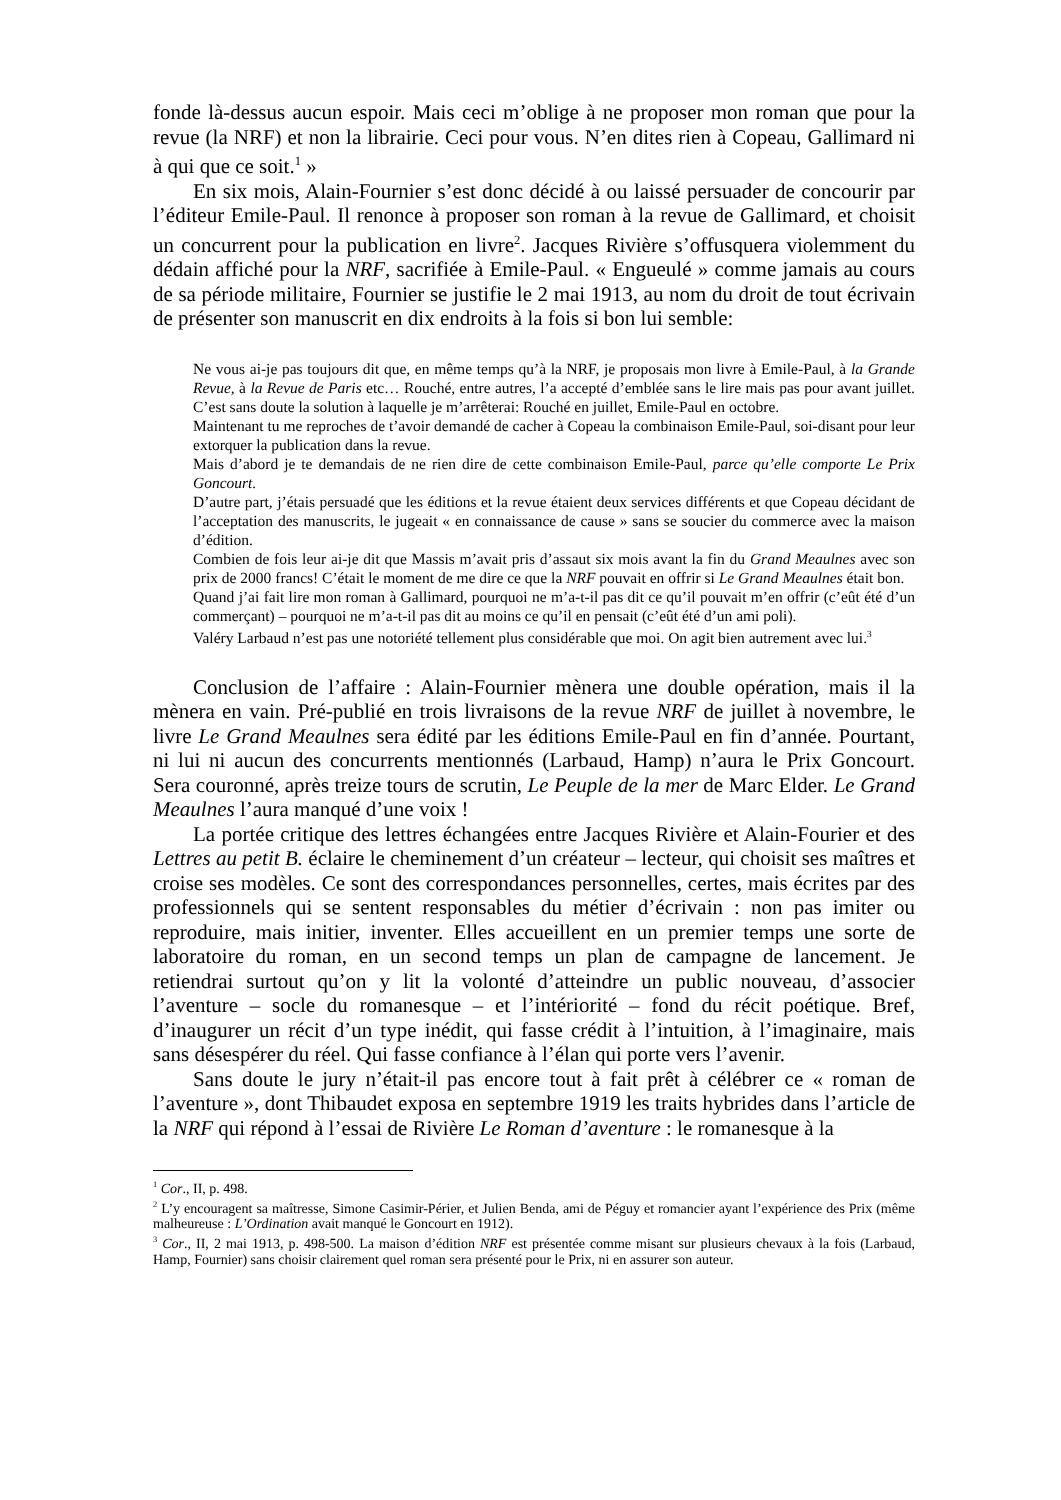fonde là-dessus aucun espoir. Mais ceci m’oblige à ne proposer mon roman que pour la revue (la NRF) et non la librairie. Ceci pour vous. N’en dites rien à Copeau, Gallimard ni à qui que ce soit.<sup>1</sup> »
En six mois, Alain-Fournier s’est donc décidé à ou laissé persuader de concourir par l’éditeur Emile-Paul. Il renonce à proposer son roman à la revue de Gallimard, et choisit un concurrent pour la publication en livre<sup>2</sup>. Jacques Rivière s’offusquera violemment du dédain affiché pour la NRF, sacrifiée à Emile-Paul. « Engueulé » comme jamais au cours de sa période militaire, Fournier se justifie le 2 mai 1913, au nom du droit de tout écrivain de présenter son manuscrit en dix endroits à la fois si bon lui semble:
Ne vous ai-je pas toujours dit que, en même temps qu’à la NRF, je proposais mon livre à Emile-Paul, à la Grande Revue, à la Revue de Paris etc… Rouché, entre autres, l’a accepté d’emblée sans le lire mais pas pour avant juillet. C’est sans doute la solution à laquelle je m’arrêterai: Rouché en juillet, Emile-Paul en octobre.
Maintenant tu me reproches de t’avoir demandé de cacher à Copeau la combinaison Emile-Paul, soi-disant pour leur extorquer la publication dans la revue.
Mais d’abord je te demandais de ne rien dire de cette combinaison Emile-Paul, parce qu’elle comporte Le Prix Goncourt.
D’autre part, j’étais persuadé que les éditions et la revue étaient deux services différents et que Copeau décidant de l’acceptation des manuscrits, le jugeait « en connaissance de cause » sans se soucier du commerce avec la maison d’édition.
Combien de fois leur ai-je dit que Massis m’avait pris d’assaut six mois avant la fin du Grand Meaulnes avec son prix de 2000 francs! C’était le moment de me dire ce que la NRF pouvait en offrir si Le Grand Meaulnes était bon.
Quand j’ai fait lire mon roman à Gallimard, pourquoi ne m’a-t-il pas dit ce qu’il pouvait m’en offrir (c’eût été d’un commerçant) – pourquoi ne m’a-t-il pas dit au moins ce qu’il en pensait (c’eût été d’un ami poli).
Valéry Larbaud n’est pas une notoriété tellement plus considérable que moi. On agit bien autrement avec lui.<sup>3</sup>
Conclusion de l’affaire : Alain-Fournier mènera une double opération, mais il la mènera en vain. Pré-publié en trois livraisons de la revue NRF de juillet à novembre, le livre Le Grand Meaulnes sera édité par les éditions Emile-Paul en fin d’année. Pourtant, ni lui ni aucun des concurrents mentionnés (Larbaud, Hamp) n’aura le Prix Goncourt. Sera couronné, après treize tours de scrutin, Le Peuple de la mer de Marc Elder. Le Grand Meaulnes l’aura manqué d’une voix !
La portée critique des lettres échangées entre Jacques Rivière et Alain-Fourier et des Lettres au petit B. éclaire le cheminement d’un créateur – lecteur, qui choisit ses maîtres et croise ses modèles. Ce sont des correspondances personnelles, certes, mais écrites par des professionnels qui se sentent responsables du métier d’écrivain : non pas imiter ou reproduire, mais initier, inventer. Elles accueillent en un premier temps une sorte de laboratoire du roman, en un second temps un plan de campagne de lancement. Je retiendrai surtout qu’on y lit la volonté d’atteindre un public nouveau, d’associer l’aventure – socle du romanesque – et l’intériorité – fond du récit poétique. Bref, d’inaugurer un récit d’un type inédit, qui fasse crédit à l’intuition, à l’imaginaire, mais sans désespérer du réel. Qui fasse confiance à l’élan qui porte vers l’avenir.
Sans doute le jury n’était-il pas encore tout à fait prêt à célébrer ce « roman de l’aventure », dont Thibaudet exposa en septembre 1919 les traits hybrides dans l’article de la NRF qui répond à l’essai de Rivière Le Roman d’aventure : le romanesque à la
<sup>1</sup> Cor., II, p. 498.
<sup>2</sup> L’y encouragent sa maîtresse, Simone Casimir-Périer, et Julien Benda, ami de Péguy et romancier ayant l’expérience des Prix (même malheureuse : L’Ordination avait manqué le Goncourt en 1912).
<sup>3</sup> Cor., II, 2 mai 1913, p. 498-500. La maison d’édition NRF est présentée comme misant sur plusieurs chevaux à la fois (Larbaud, Hamp, Fournier) sans choisir clairement quel roman sera présenté pour le Prix, ni en assurer son auteur.